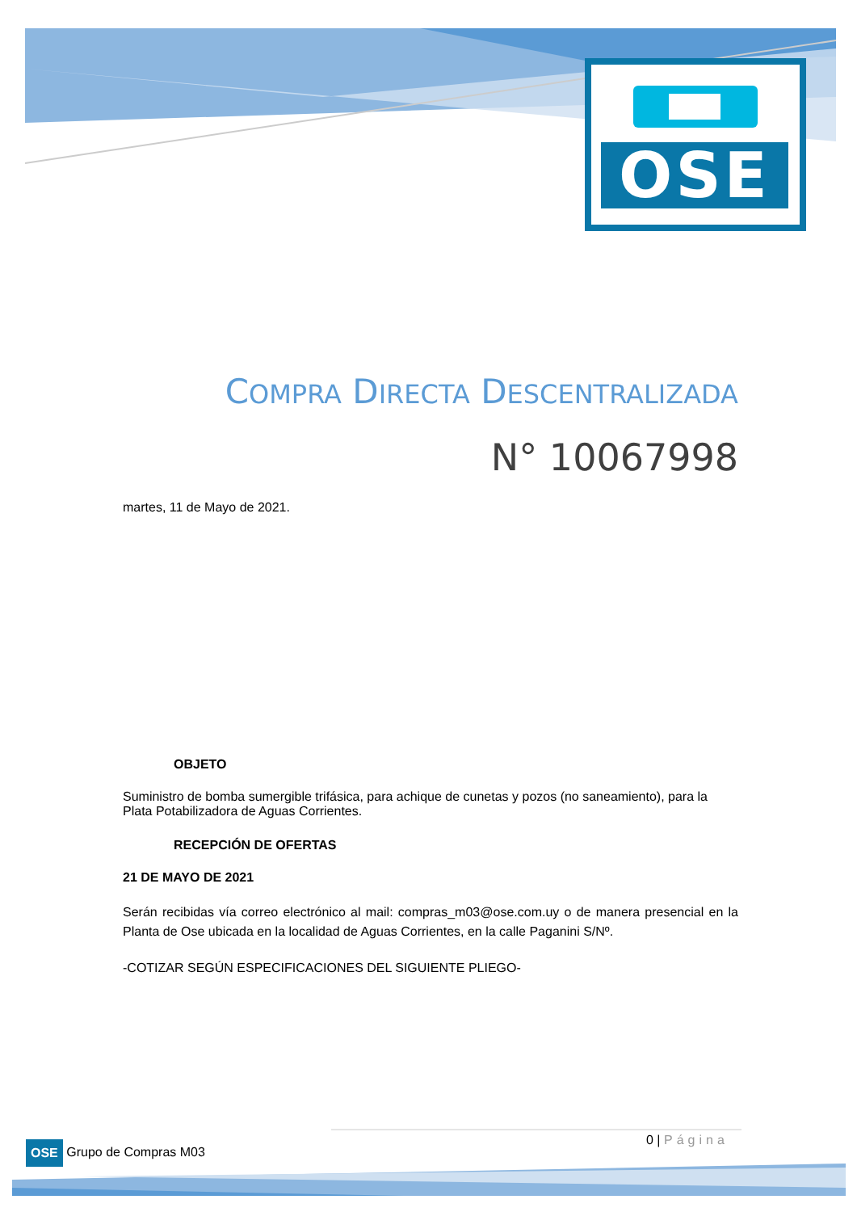OSE
COMPRA DIRECTA DESCENTRALIZADA
N° 10067998
martes, 11 de Mayo de 2021.
OBJETO
Suministro de bomba sumergible trifásica, para achique de cunetas y pozos (no saneamiento), para la Plata Potabilizadora de Aguas Corrientes.
RECEPCIÓN DE OFERTAS
21 DE MAYO DE 2021
Serán recibidas vía correo electrónico al mail: compras_m03@ose.com.uy o de manera presencial en la Planta de Ose ubicada en la localidad de Aguas Corrientes, en la calle Paganini S/Nº.
-COTIZAR SEGÚN ESPECIFICACIONES DEL SIGUIENTE PLIEGO-
0 | Página
OSE Grupo de Compras M03